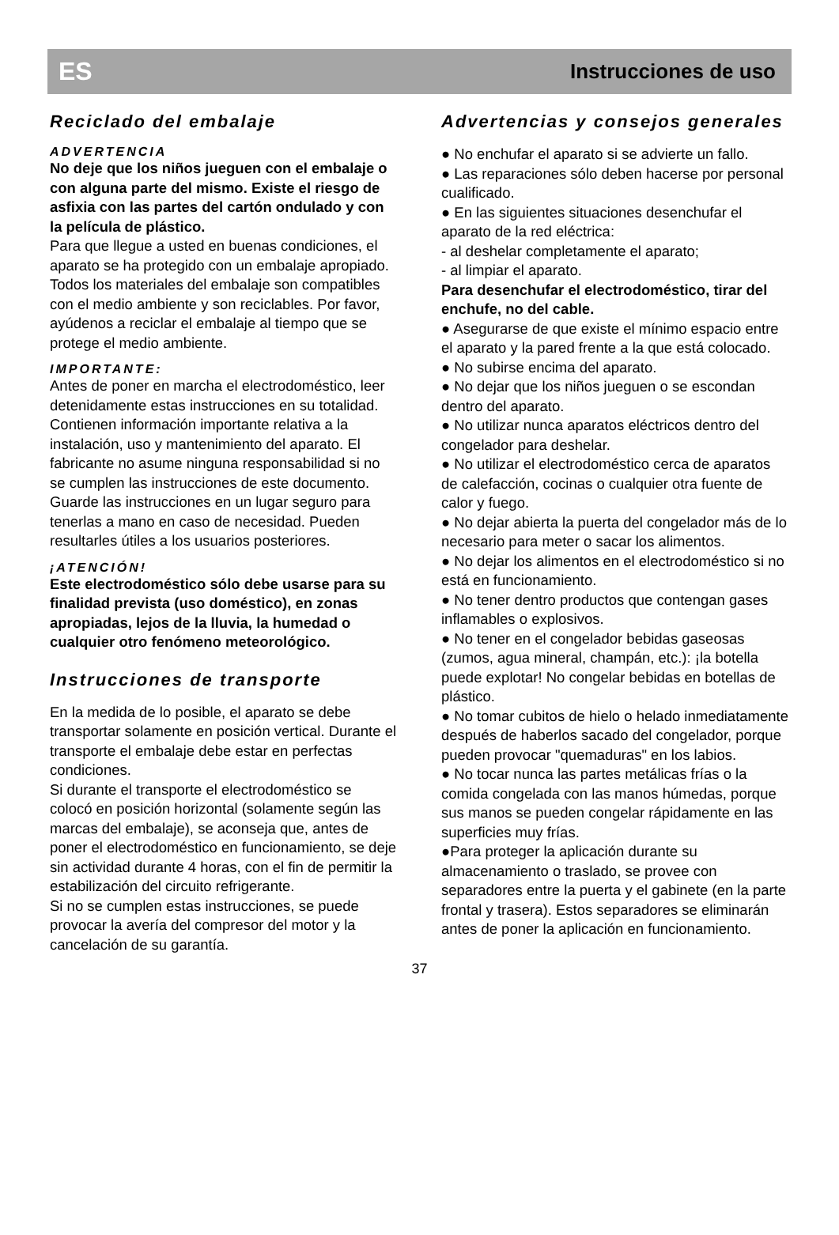ES Instrucciones de uso
Reciclado del embalaje
ADVERTENCIA
No deje que los niños jueguen con el embalaje o con alguna parte del mismo. Existe el riesgo de asfixia con las partes del cartón ondulado y con la película de plástico.
Para que llegue a usted en buenas condiciones, el aparato se ha protegido con un embalaje apropiado. Todos los materiales del embalaje son compatibles con el medio ambiente y son reciclables. Por favor, ayúdenos a reciclar el embalaje al tiempo que se protege el medio ambiente.
IMPORTANTE:
Antes de poner en marcha el electrodoméstico, leer detenidamente estas instrucciones en su totalidad. Contienen información importante relativa a la instalación, uso y mantenimiento del aparato. El fabricante no asume ninguna responsabilidad si no se cumplen las instrucciones de este documento. Guarde las instrucciones en un lugar seguro para tenerlas a mano en caso de necesidad. Pueden resultarles útiles a los usuarios posteriores.
¡ATENCIÓN!
Este electrodoméstico sólo debe usarse para su finalidad prevista (uso doméstico), en zonas apropiadas, lejos de la lluvia, la humedad o cualquier otro fenómeno meteorológico.
Instrucciones de transporte
En la medida de lo posible, el aparato se debe transportar solamente en posición vertical. Durante el transporte el embalaje debe estar en perfectas condiciones.
Si durante el transporte el electrodoméstico se colocó en posición horizontal (solamente según las marcas del embalaje), se aconseja que, antes de poner el electrodoméstico en funcionamiento, se deje sin actividad durante 4 horas, con el fin de permitir la estabilización del circuito refrigerante.
Si no se cumplen estas instrucciones, se puede provocar la avería del compresor del motor y la cancelación de su garantía.
Advertencias y consejos generales
● No enchufar el aparato si se advierte un fallo.
● Las reparaciones sólo deben hacerse por personal cualificado.
● En las siguientes situaciones desenchufar el aparato de la red eléctrica:
- al deshelar completamente el aparato;
- al limpiar el aparato.
Para desenchufar el electrodoméstico, tirar del enchufe, no del cable.
● Asegurarse de que existe el mínimo espacio entre el aparato y la pared frente a la que está colocado.
● No subirse encima del aparato.
● No dejar que los niños jueguen o se escondan dentro del aparato.
● No utilizar nunca aparatos eléctricos dentro del congelador para deshelar.
● No utilizar el electrodoméstico cerca de aparatos de calefacción, cocinas o cualquier otra fuente de calor y fuego.
● No dejar abierta la puerta del congelador más de lo necesario para meter o sacar los alimentos.
● No dejar los alimentos en el electrodoméstico si no está en funcionamiento.
● No tener dentro productos que contengan gases inflamables o explosivos.
● No tener en el congelador bebidas gaseosas (zumos, agua mineral, champán, etc.): ¡la botella puede explotar! No congelar bebidas en botellas de plástico.
● No tomar cubitos de hielo o helado inmediatamente después de haberlos sacado del congelador, porque pueden provocar "quemaduras" en los labios.
● No tocar nunca las partes metálicas frías o la comida congelada con las manos húmedas, porque sus manos se pueden congelar rápidamente en las superficies muy frías.
●Para proteger la aplicación durante su almacenamiento o traslado, se provee con separadores entre la puerta y el gabinete (en la parte frontal y trasera). Estos separadores se eliminarán antes de poner la aplicación en funcionamiento.
37